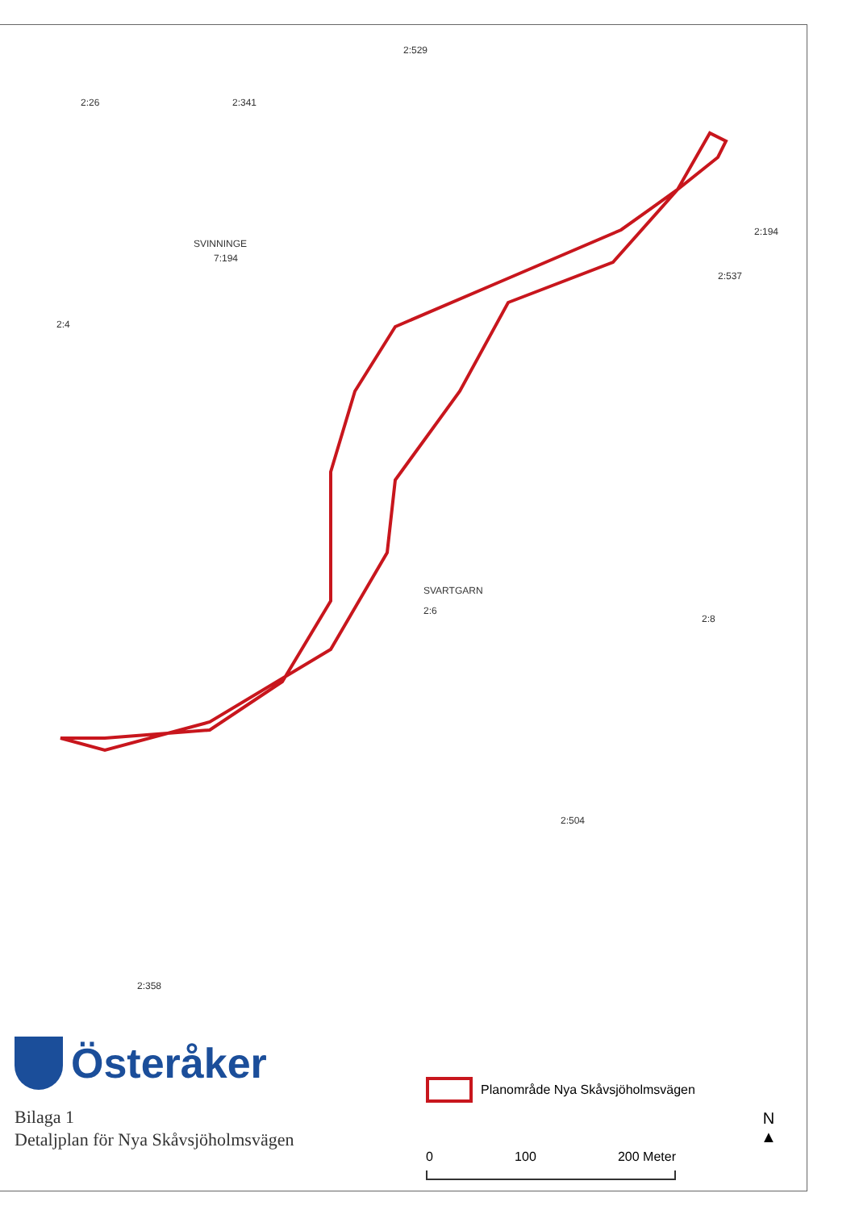2:529
2:26 2:341
SVINNINGE
7:194
2:4
SVARTGARN
2:6
2:8
2:537
2:194
2:504
2:358
Österåker
Bilaga 1
Detaljplan för Nya Skåvsjöholmsvägen
Planområde Nya Skåvsjöholmsvägen
0 100 200 Meter
N
▲